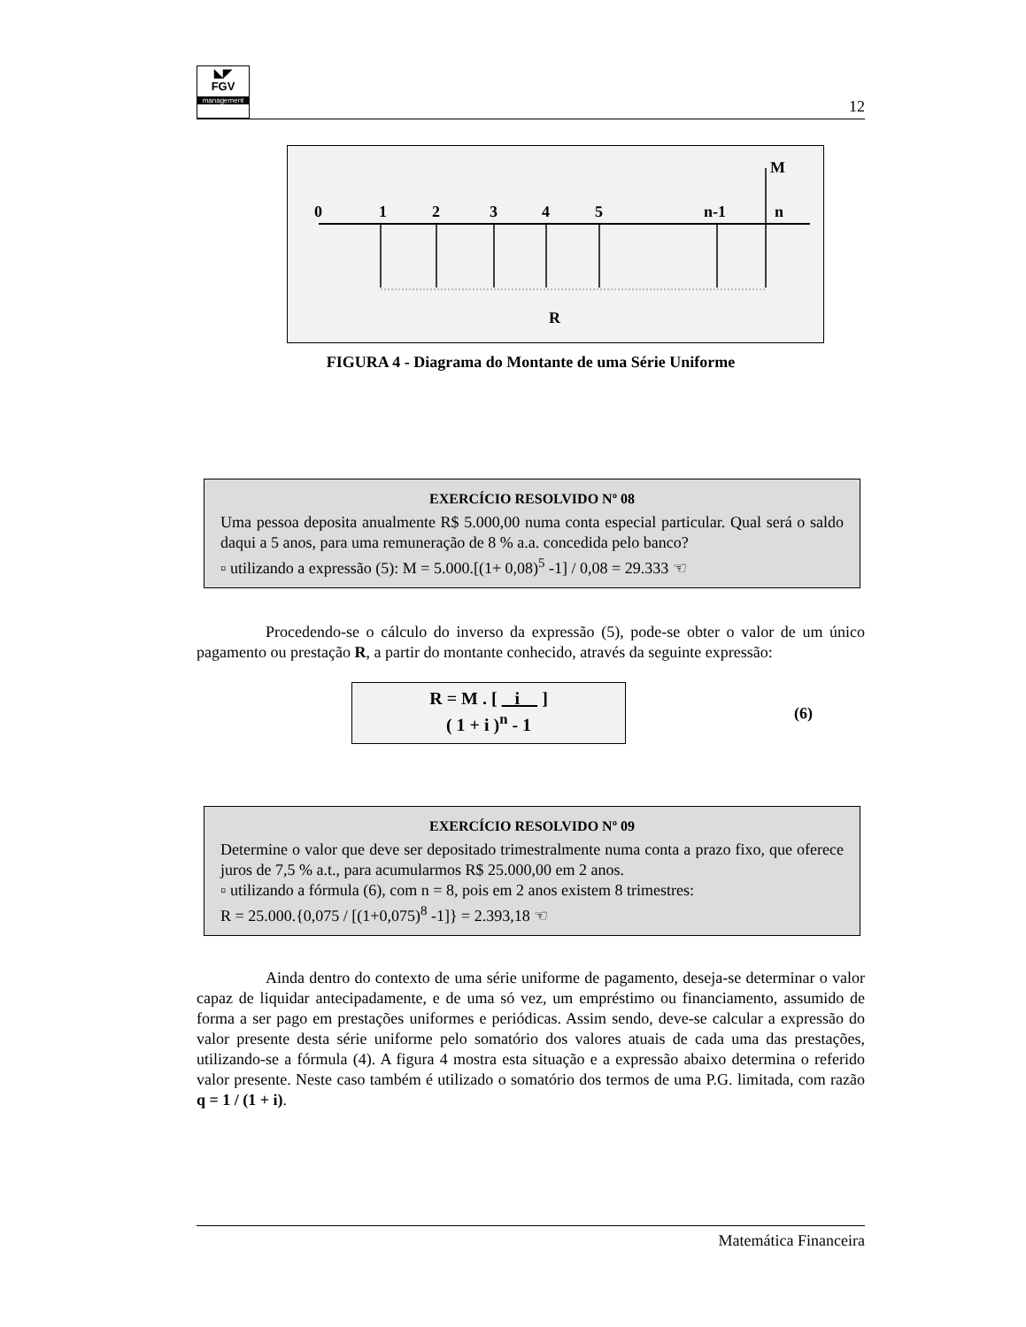◣◤
FGV
management
12
0
1
2
3
4
5
n-1
n
M
R
FIGURA 4 - Diagrama do Montante de uma Série Uniforme
EXERCÍCIO RESOLVIDO Nº 08
Uma pessoa deposita anualmente R$ 5.000,00 numa conta especial particular. Qual será o saldo daqui a 5 anos, para uma remuneração de 8 % a.a. concedida pelo banco?
▫ utilizando a expressão (5): M = 5.000.[(1+ 0,08)<sup>5</sup> -1] / 0,08 = 29.333 ☜
Procedendo-se o cálculo do inverso da expressão (5), pode-se obter o valor de um único pagamento ou prestação R, a partir do montante conhecido, através da seguinte expressão:
R = M . [ i ]
( 1 + i )<sup>n</sup> - 1
(6)
EXERCÍCIO RESOLVIDO Nº 09
Determine o valor que deve ser depositado trimestralmente numa conta a prazo fixo, que oferece juros de 7,5 % a.t., para acumularmos R$ 25.000,00 em 2 anos.
▫ utilizando a fórmula (6), com n = 8, pois em 2 anos existem 8 trimestres:
R = 25.000.{0,075 / [(1+0,075)<sup>8</sup> -1]} = 2.393,18 ☜
Ainda dentro do contexto de uma série uniforme de pagamento, deseja-se determinar o valor capaz de liquidar antecipadamente, e de uma só vez, um empréstimo ou financiamento, assumido de forma a ser pago em prestações uniformes e periódicas. Assim sendo, deve-se calcular a expressão do valor presente desta série uniforme pelo somatório dos valores atuais de cada uma das prestações, utilizando-se a fórmula (4). A figura 4 mostra esta situação e a expressão abaixo determina o referido valor presente. Neste caso também é utilizado o somatório dos termos de uma P.G. limitada, com razão q = 1 / (1 + i).
Matemática Financeira